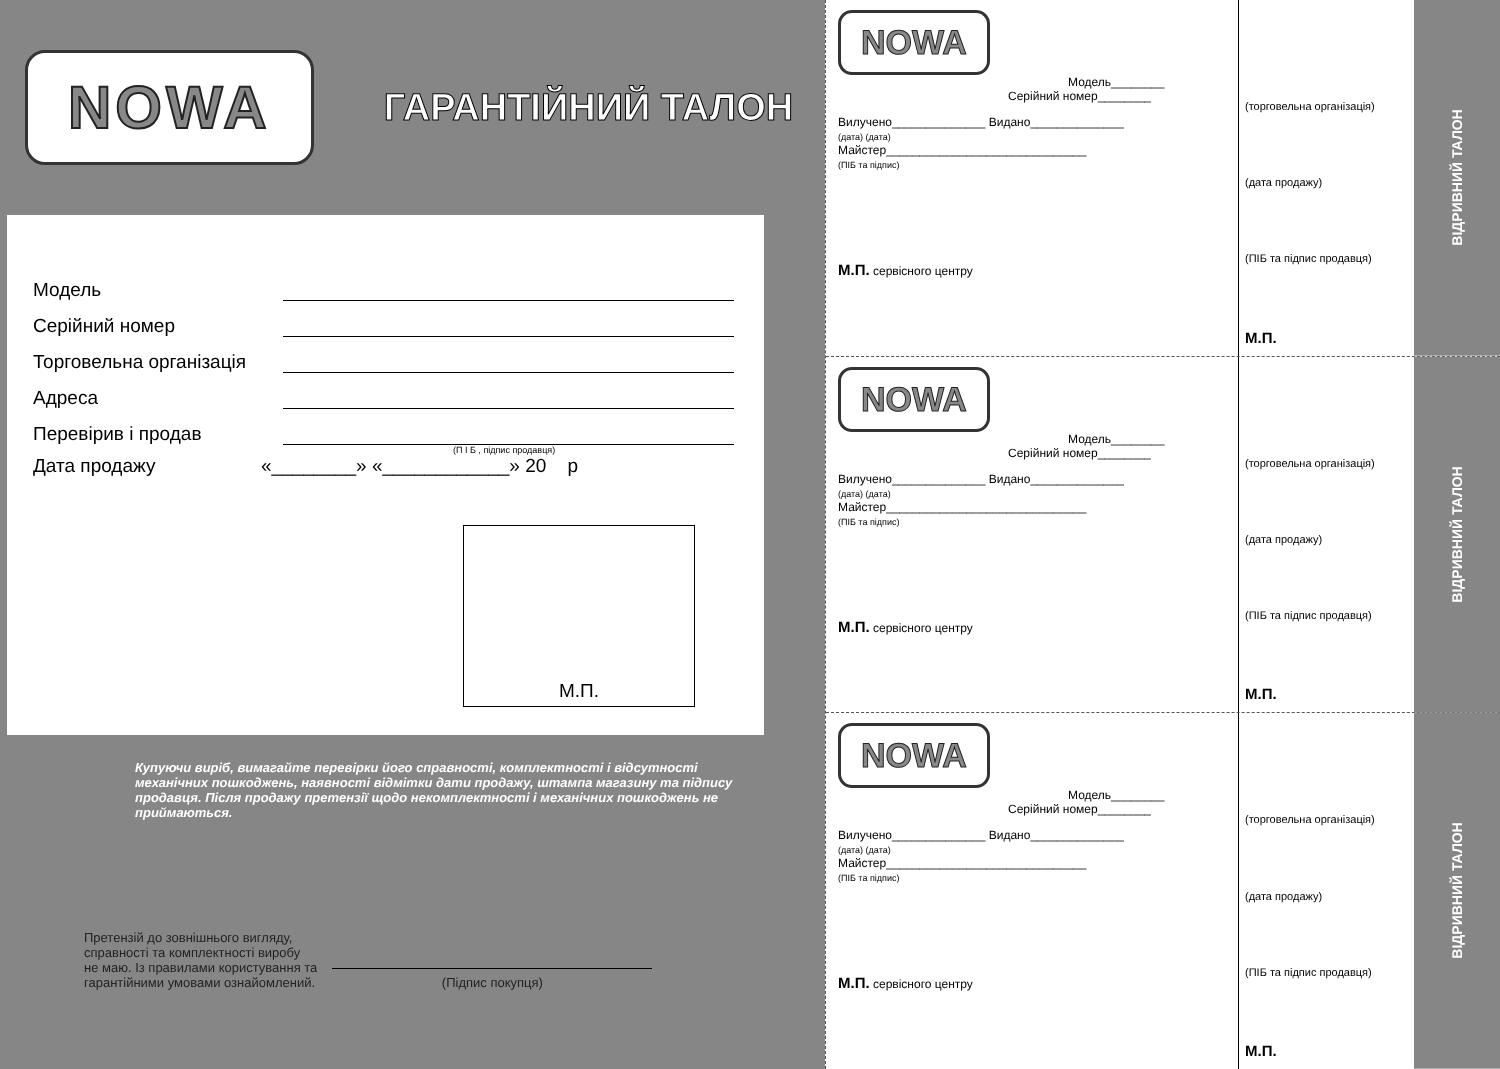NOWA
ГАРАНТІЙНИЙ ТАЛОН
Модель
Серійний номер
Торговельна організація
Адреса
Перевірив і продав
(П І Б , підпис продавця)
Дата продажу «________» «____________» 20 р
М.П.
Купуючи виріб, вимагайте перевірки його справності, комплектності і відсутності механічних пошкоджень, наявності відмітки дати продажу, штампа магазину та підпису продавця. Після продажу претензії щодо некомплектності і механічних пошкоджень не приймаються.
Претензій до зовнішнього вигляду,
справності та комплектності виробу
не маю. Із правилами користування та
гарантійними умовами ознайомлений.
(Підпис покупця)
NOWA
Модель________
Серійний номер________
Вилучено______________ Видано______________
(дата) (дата)
Майстер______________________________
(ПІБ та підпис)
М.П. сервісного центру
(торговельна організація)
(дата продажу)
(ПІБ та підпис продавця)
М.П.
ВІДРИВНИЙ ТАЛОН
NOWA
Модель________
Серійний номер________
Вилучено______________ Видано______________
(дата) (дата)
Майстер______________________________
(ПІБ та підпис)
М.П. сервісного центру
(торговельна організація)
(дата продажу)
(ПІБ та підпис продавця)
М.П.
ВІДРИВНИЙ ТАЛОН
NOWA
Модель________
Серійний номер________
Вилучено______________ Видано______________
(дата) (дата)
Майстер______________________________
(ПІБ та підпис)
М.П. сервісного центру
(торговельна організація)
(дата продажу)
(ПІБ та підпис продавця)
М.П.
ВІДРИВНИЙ ТАЛОН